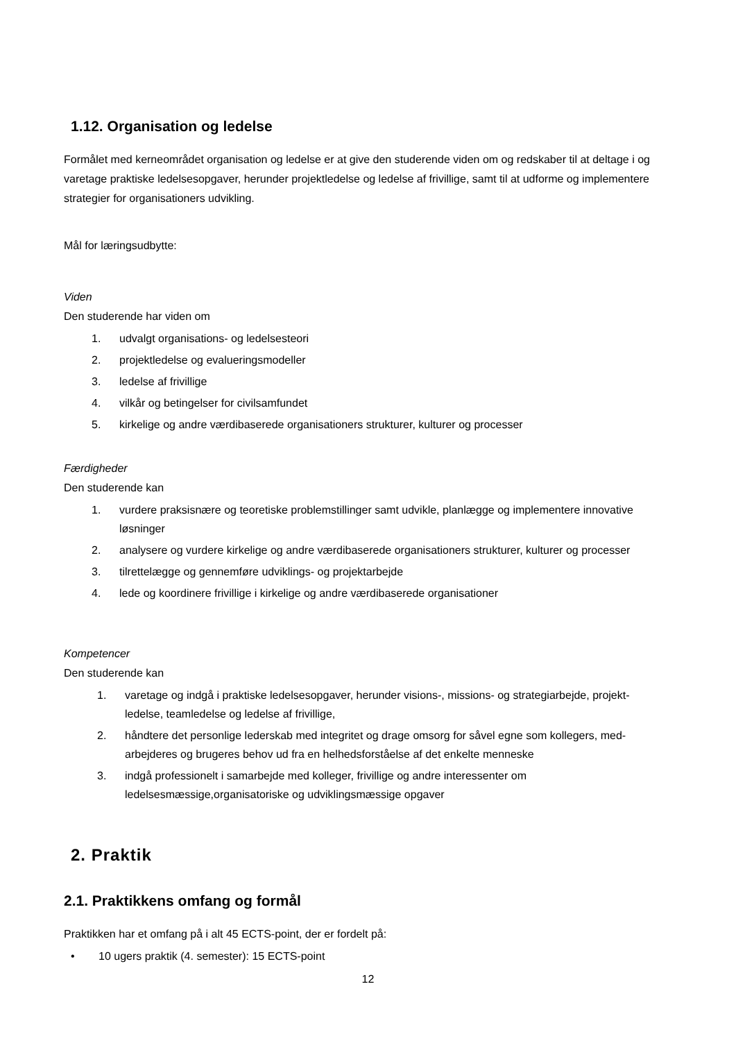1.12. Organisation og ledelse
Formålet med kerneområdet organisation og ledelse er at give den studerende viden om og redskaber til at deltage i og varetage praktiske ledelsesopgaver, herunder projektledelse og ledelse af frivillige, samt til at udforme og implementere strategier for organisationers udvikling.
Mål for læringsudbytte:
Viden
Den studerende har viden om
1. udvalgt organisations- og ledelsesteori
2. projektledelse og evalueringsmodeller
3. ledelse af frivillige
4. vilkår og betingelser for civilsamfundet
5. kirkelige og andre værdibaserede organisationers strukturer, kulturer og processer
Færdigheder
Den studerende kan
1. vurdere praksisnære og teoretiske problemstillinger samt udvikle, planlægge og implementere innovative løsninger
2. analysere og vurdere kirkelige og andre værdibaserede organisationers strukturer, kulturer og processer
3. tilrettelægge og gennemføre udviklings- og projektarbejde
4. lede og koordinere frivillige i kirkelige og andre værdibaserede organisationer
Kompetencer
Den studerende kan
1. varetage og indgå i praktiske ledelsesopgaver, herunder visions-, missions- og strategiarbejde, projekt-ledelse, teamledelse og ledelse af frivillige,
2. håndtere det personlige lederskab med integritet og drage omsorg for såvel egne som kollegers, med-arbejderes og brugeres behov ud fra en helhedsforståelse af det enkelte menneske
3. indgå professionelt i samarbejde med kolleger, frivillige og andre interessenter om ledelsesmæssige,organisatoriske og udviklingsmæssige opgaver
2. Praktik
2.1. Praktikkens omfang og formål
Praktikken har et omfang på i alt 45 ECTS-point, der er fordelt på:
• 10 ugers praktik (4. semester): 15 ECTS-point
12